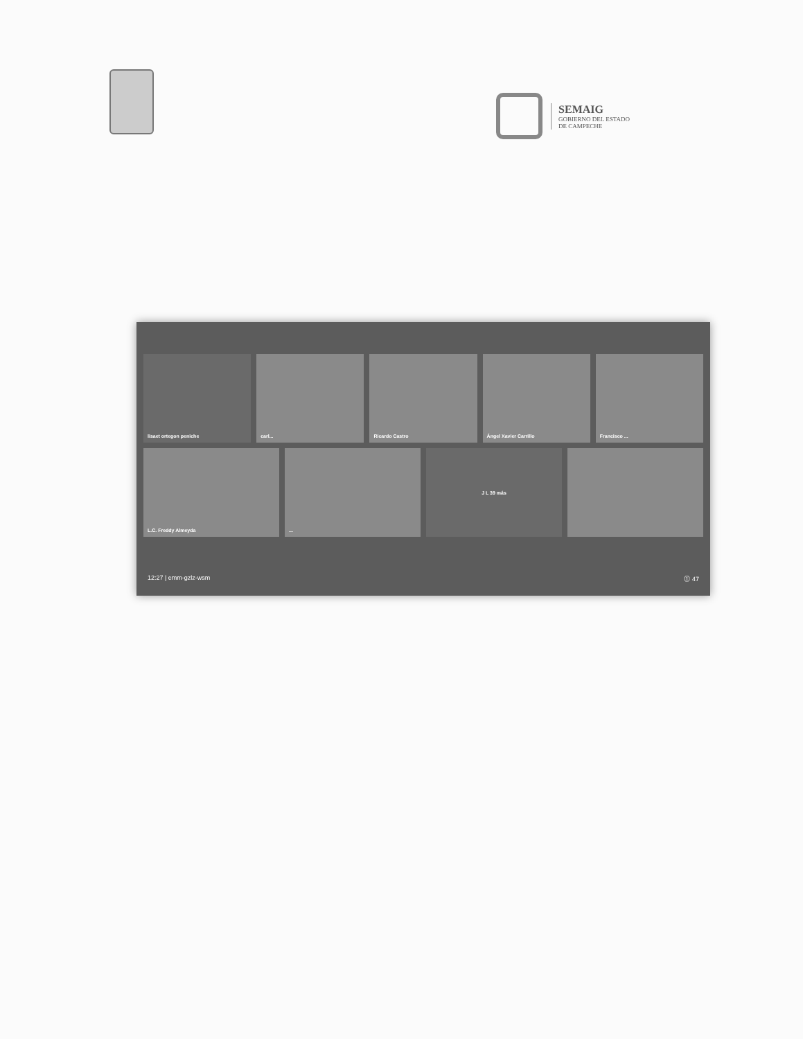SEMAIG
GOBIERNO DEL ESTADO
DE CAMPECHE
lisaet ortegon peniche carl... Ricardo Castro Ángel Xavier Carrillo Francisco ...
L.C. Freddy Almeyda ... J L 39 más
12:27 | emm-gzlz-wsm ⓵ 47